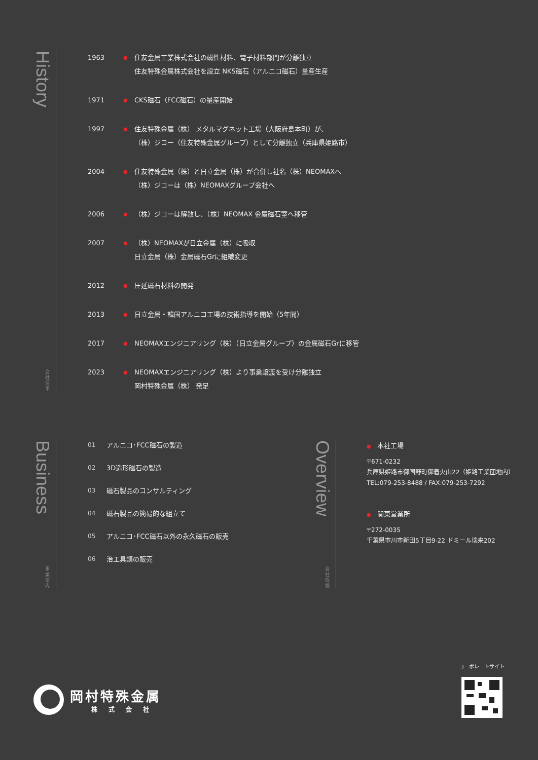History
会社沿革
1963
●
住友金属工業株式会社の磁性材料、電子材料部門が分離独立
住友特殊金属株式会社を設立 NKS磁石（アルニコ磁石）量産生産
1971
●
CKS磁石（FCC磁石）の量産開始
1997
●
住友特殊金属（株） メタルマグネット工場（大阪府島本町）が、
（株）ジコー（住友特殊金属グループ）として分離独立（兵庫県姫路市）
2004
●
住友特殊金属（株）と日立金属（株）が合併し社名（株）NEOMAXへ
（株）ジコーは（株）NEOMAXグループ会社へ
2006
●
（株）ジコーは解散し、（株）NEOMAX 金属磁石室へ移管
2007
●
（株）NEOMAXが日立金属（株）に吸収
日立金属（株）金属磁石Grに組織変更
2012
●
圧延磁石材料の開発
2013
●
日立金属・韓国アルニコ工場の技術指導を開始（5年間）
2017
●
NEOMAXエンジニアリング（株）（日立金属グループ）の金属磁石Grに移管
2023
●
NEOMAXエンジニアリング（株）より事業譲渡を受け分離独立
岡村特殊金属（株） 発足
Business
事業案内
01 アルニコ･FCC磁石の製造
02 3D造形磁石の製造
03 磁石製品のコンサルティング
04 磁石製品の簡易的な組立て
05 アルニコ･FCC磁石以外の永久磁石の販売
06 治工具類の販売
Overview
会社情報
● 本社工場
〒671-0232
兵庫県姫路市御国野町御着火山22（姫路工業団地内）
TEL:079-253-8488 / FAX:079-253-7292
● 関東営業所
〒272-0035
千葉県市川市新田5丁目9-22 ドミール瑞来202
岡村特殊金属
株式会社
コーポレートサイト